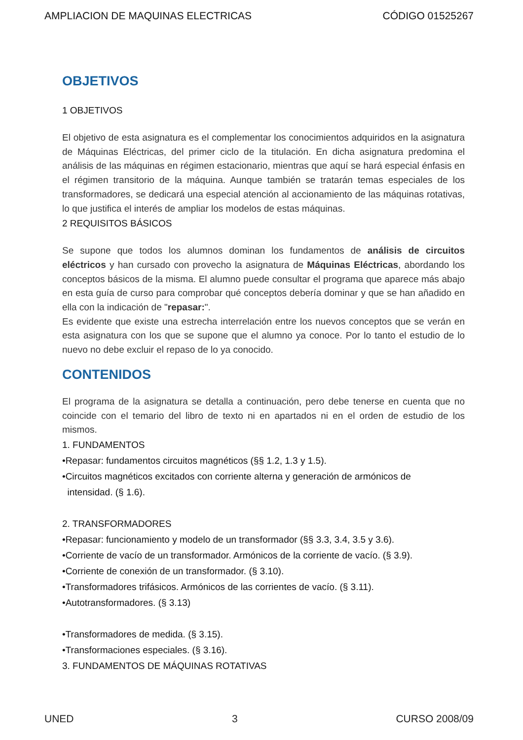AMPLIACION DE MAQUINAS ELECTRICAS CÓDIGO 01525267
OBJETIVOS
1 OBJETIVOS
El objetivo de esta asignatura es el complementar los conocimientos adquiridos en la asignatura de Máquinas Eléctricas, del primer ciclo de la titulación. En dicha asignatura predomina el análisis de las máquinas en régimen estacionario, mientras que aquí se hará especial énfasis en el régimen transitorio de la máquina. Aunque también se tratarán temas especiales de los transformadores, se dedicará una especial atención al accionamiento de las máquinas rotativas, lo que justifica el interés de ampliar los modelos de estas máquinas.
2 REQUISITOS BÁSICOS
Se supone que todos los alumnos dominan los fundamentos de análisis de circuitos eléctricos y han cursado con provecho la asignatura de Máquinas Eléctricas, abordando los conceptos básicos de la misma. El alumno puede consultar el programa que aparece más abajo en esta guía de curso para comprobar qué conceptos debería dominar y que se han añadido en ella con la indicación de "repasar:".
Es evidente que existe una estrecha interrelación entre los nuevos conceptos que se verán en esta asignatura con los que se supone que el alumno ya conoce. Por lo tanto el estudio de lo nuevo no debe excluir el repaso de lo ya conocido.
CONTENIDOS
El programa de la asignatura se detalla a continuación, pero debe tenerse en cuenta que no coincide con el temario del libro de texto ni en apartados ni en el orden de estudio de los mismos.
1. FUNDAMENTOS
•Repasar: fundamentos circuitos magnéticos (§§ 1.2, 1.3 y 1.5).
•Circuitos magnéticos excitados con corriente alterna y generación de armónicos de
intensidad. (§ 1.6).
2. TRANSFORMADORES
•Repasar: funcionamiento y modelo de un transformador (§§ 3.3, 3.4, 3.5 y 3.6).
•Corriente de vacío de un transformador. Armónicos de la corriente de vacío. (§ 3.9).
•Corriente de conexión de un transformador. (§ 3.10).
•Transformadores trifásicos. Armónicos de las corrientes de vacío. (§ 3.11).
•Autotransformadores. (§ 3.13)
•Transformadores de medida. (§ 3.15).
•Transformaciones especiales. (§ 3.16).
3. FUNDAMENTOS DE MÁQUINAS ROTATIVAS
UNED 3 CURSO 2008/09